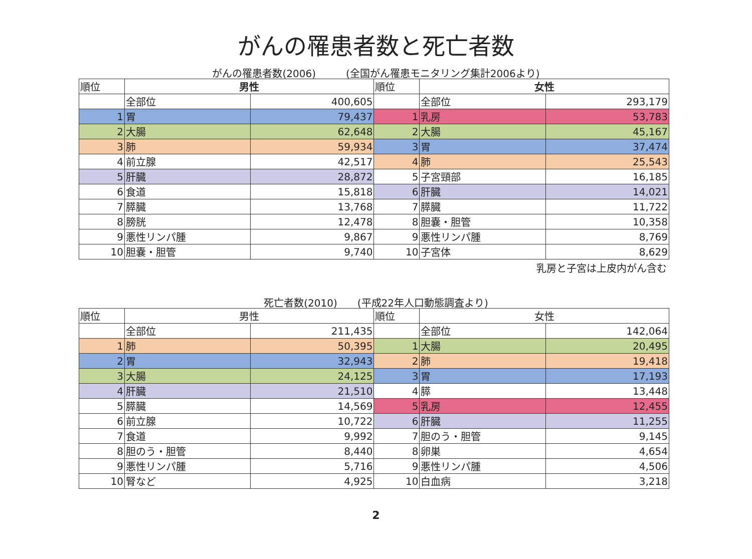がんの罹患者数と死亡者数
がんの罹患者数(2006)　　　(全国がん罹患モニタリング集計2006より)
| 順位 | 男性 | | 順位 | 女性 | |
| --- | --- | --- | --- | --- | --- |
| | 全部位 | 400,605 | | 全部位 | 293,179 |
| 1 | 胃 | 79,437 | 1 | 乳房 | 53,783 |
| 2 | 大腸 | 62,648 | 2 | 大腸 | 45,167 |
| 3 | 肺 | 59,934 | 3 | 胃 | 37,474 |
| 4 | 前立腺 | 42,517 | 4 | 肺 | 25,543 |
| 5 | 肝臓 | 28,872 | 5 | 子宮頸部 | 16,185 |
| 6 | 食道 | 15,818 | 6 | 肝臓 | 14,021 |
| 7 | 膵臓 | 13,768 | 7 | 膵臓 | 11,722 |
| 8 | 膀胱 | 12,478 | 8 | 胆嚢・胆管 | 10,358 |
| 9 | 悪性リンパ腫 | 9,867 | 9 | 悪性リンパ腫 | 8,769 |
| 10 | 胆嚢・胆管 | 9,740 | 10 | 子宮体 | 8,629 |
乳房と子宮は上皮内がん含む
死亡者数(2010)　　(平成22年人口動態調査より)
| 順位 | 男性 | | 順位 | 女性 | |
| --- | --- | --- | --- | --- | --- |
| | 全部位 | 211,435 | | 全部位 | 142,064 |
| 1 | 肺 | 50,395 | 1 | 大腸 | 20,495 |
| 2 | 胃 | 32,943 | 2 | 肺 | 19,418 |
| 3 | 大腸 | 24,125 | 3 | 胃 | 17,193 |
| 4 | 肝臓 | 21,510 | 4 | 膵 | 13,448 |
| 5 | 膵臓 | 14,569 | 5 | 乳房 | 12,455 |
| 6 | 前立腺 | 10,722 | 6 | 肝臓 | 11,255 |
| 7 | 食道 | 9,992 | 7 | 胆のう・胆管 | 9,145 |
| 8 | 胆のう・胆管 | 8,440 | 8 | 卵巣 | 4,654 |
| 9 | 悪性リンパ腫 | 5,716 | 9 | 悪性リンパ腫 | 4,506 |
| 10 | 腎など | 4,925 | 10 | 白血病 | 3,218 |
2